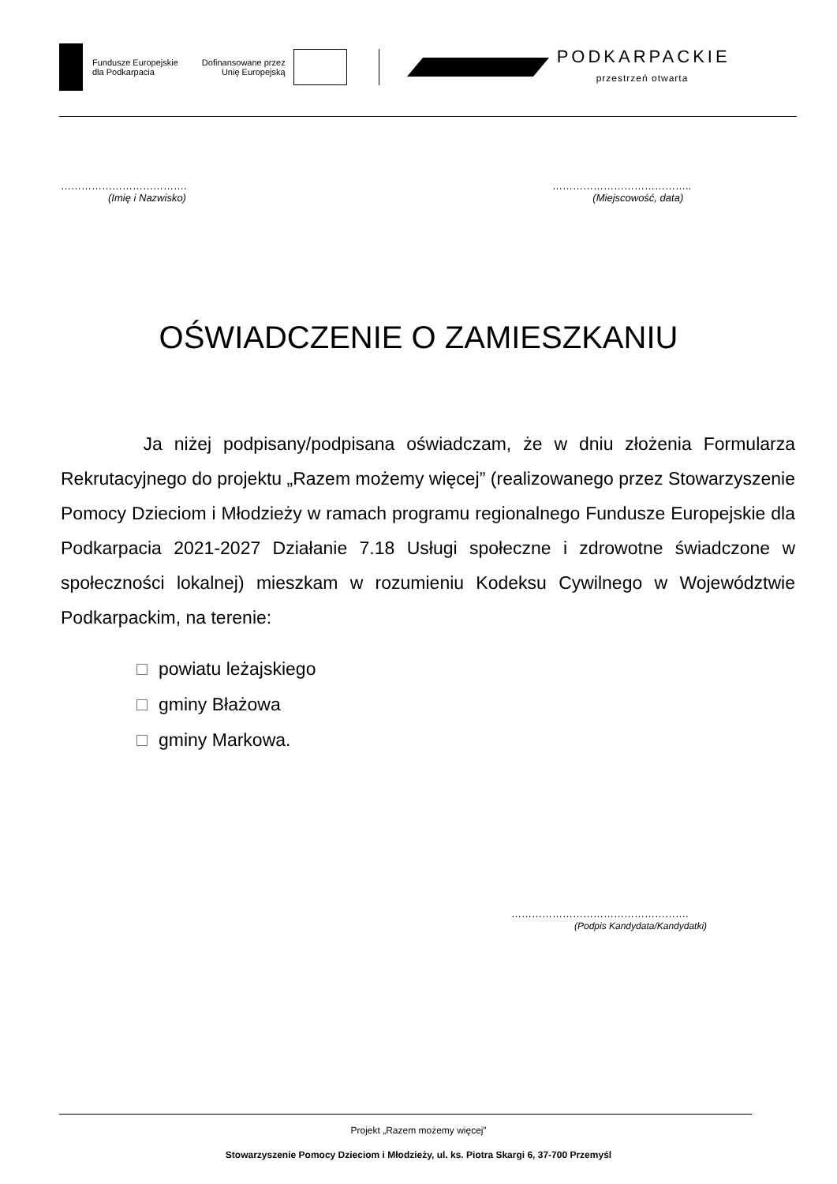Fundusze Europejskie
dla Podkarpacia
Dofinansowane przez
Unię Europejską
PODKARPACKIE
przestrzeń otwarta
……………………………….
(Imię i Nazwisko)
…………………………………..
(Miejscowość, data)
OŚWIADCZENIE O ZAMIESZKANIU
Ja niżej podpisany/podpisana oświadczam, że w dniu złożenia Formularza Rekrutacyjnego do projektu „Razem możemy więcej” (realizowanego przez Stowarzyszenie Pomocy Dzieciom i Młodzieży w ramach programu regionalnego Fundusze Europejskie dla Podkarpacia 2021-2027 Działanie 7.18 Usługi społeczne i zdrowotne świadczone w społeczności lokalnej) mieszkam w rozumieniu Kodeksu Cywilnego w Województwie Podkarpackim, na terenie:
powiatu leżajskiego
gminy Błażowa
gminy Markowa.
…………………………………………….
(Podpis Kandydata/Kandydatki)
Projekt „Razem możemy więcej”
Stowarzyszenie Pomocy Dzieciom i Młodzieży, ul. ks. Piotra Skargi 6, 37-700 Przemyśl